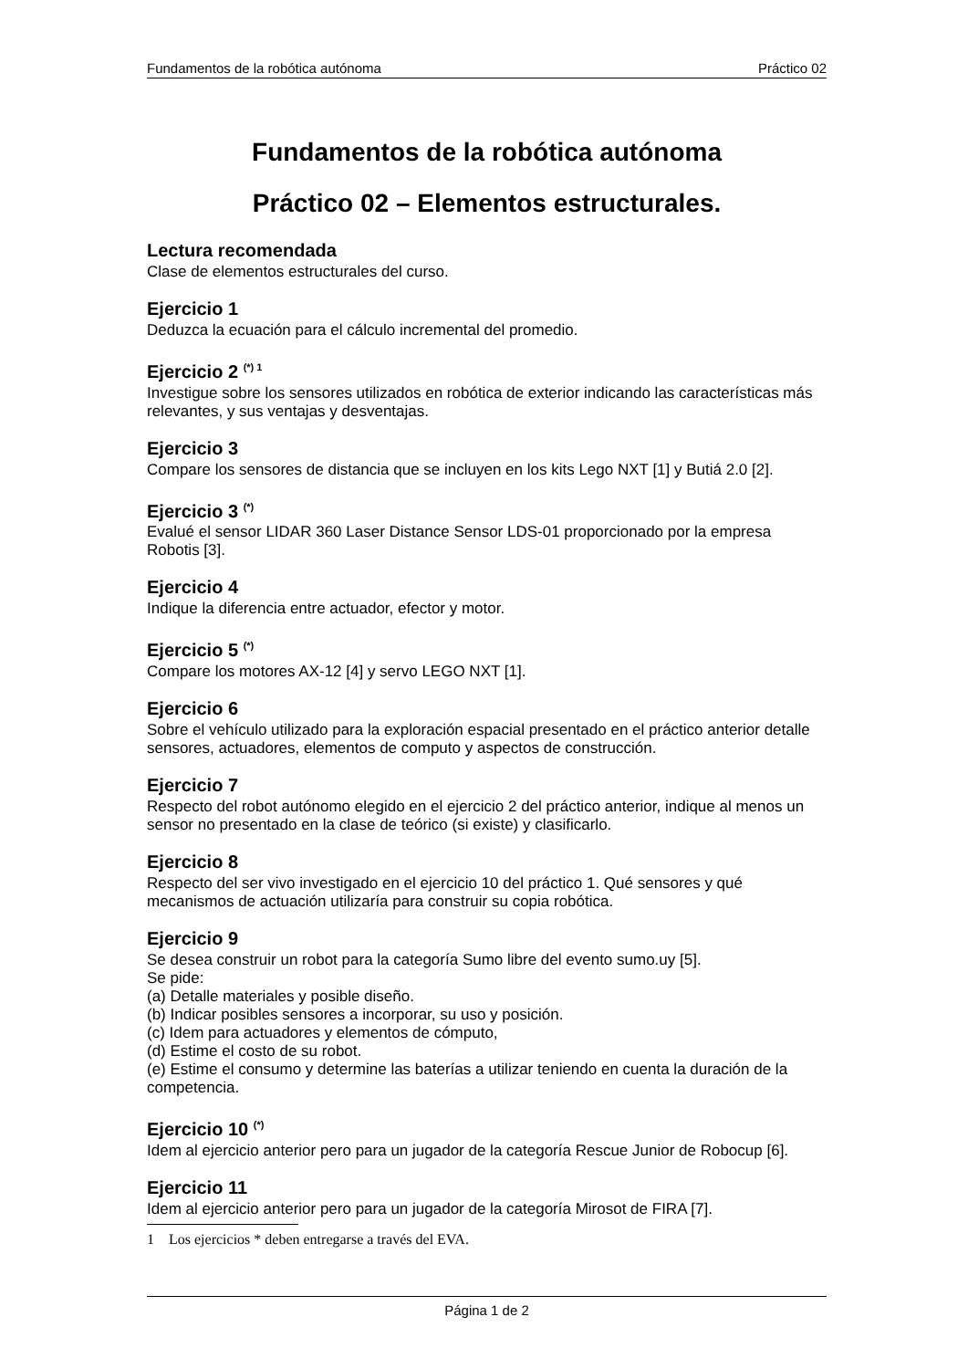Fundamentos de la robótica autónoma Práctico 02
Fundamentos de la robótica autónoma
Práctico 02 – Elementos estructurales.
Lectura recomendada
Clase de elementos estructurales del curso.
Ejercicio 1
Deduzca la ecuación para el cálculo incremental del promedio.
Ejercicio 2 <sup>(*) 1</sup>
Investigue sobre los sensores utilizados en robótica de exterior indicando las características más relevantes, y sus ventajas y desventajas.
Ejercicio 3
Compare los sensores de distancia que se incluyen en los kits Lego NXT [1] y Butiá 2.0 [2].
Ejercicio 3 <sup>(*)</sup>
Evalué el sensor LIDAR 360 Laser Distance Sensor LDS-01 proporcionado por la empresa Robotis [3].
Ejercicio 4
Indique la diferencia entre actuador, efector y motor.
Ejercicio 5 <sup>(*)</sup>
Compare los motores AX-12 [4] y servo LEGO NXT [1].
Ejercicio 6
Sobre el vehículo utilizado para la exploración espacial presentado en el práctico anterior detalle sensores, actuadores, elementos de computo y aspectos de construcción.
Ejercicio 7
Respecto del robot autónomo elegido en el ejercicio 2 del práctico anterior, indique al menos un sensor no presentado en la clase de teórico (si existe) y clasificarlo.
Ejercicio 8
Respecto del ser vivo investigado en el ejercicio 10 del práctico 1. Qué sensores y qué mecanismos de actuación utilizaría para construir su copia robótica.
Ejercicio 9
Se desea construir un robot para la categoría Sumo libre del evento sumo.uy [5].
Se pide:
(a) Detalle materiales y posible diseño.
(b) Indicar posibles sensores a incorporar, su uso y posición.
(c) Idem para actuadores y elementos de cómputo,
(d) Estime el costo de su robot.
(e) Estime el consumo y determine las baterías a utilizar teniendo en cuenta la duración de la competencia.
Ejercicio 10 <sup>(*)</sup>
Idem al ejercicio anterior pero para un jugador de la categoría Rescue Junior de Robocup [6].
Ejercicio 11
Idem al ejercicio anterior pero para un jugador de la categoría Mirosot de FIRA [7].
1 Los ejercicios * deben entregarse a través del EVA.
Página 1 de 2